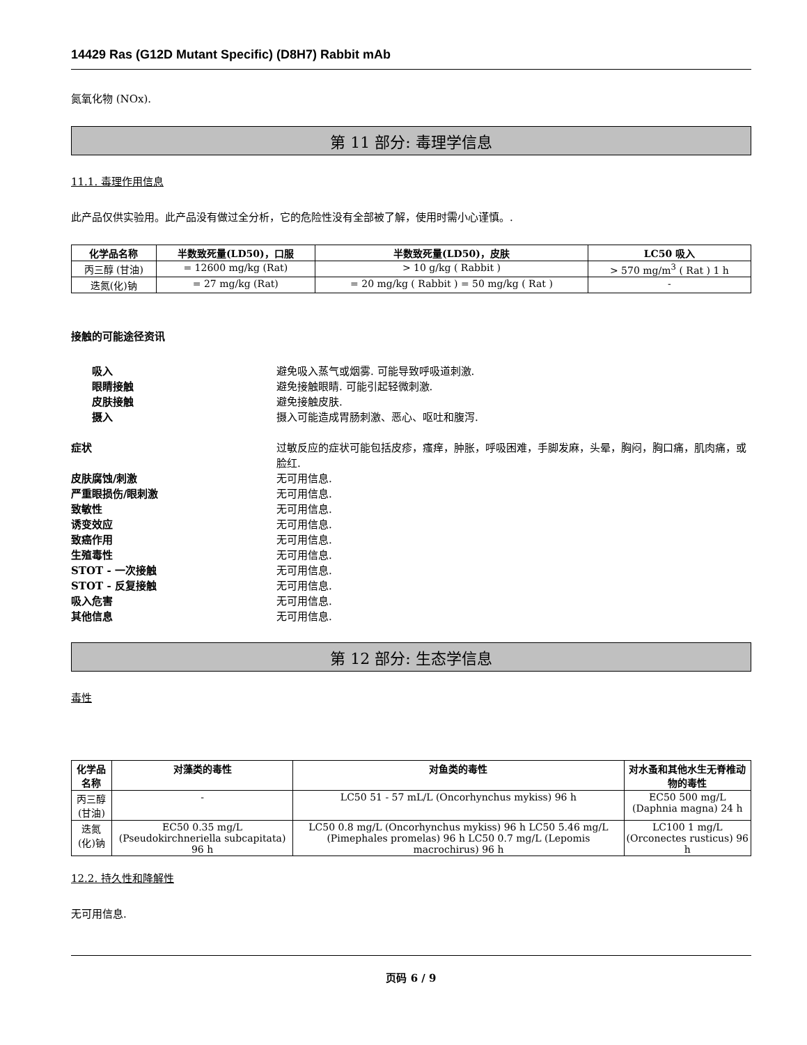14429 Ras (G12D Mutant Specific) (D8H7) Rabbit mAb
氮氧化物 (NOx).
第 11 部分: 毒理学信息
11.1. 毒理作用信息
此产品仅供实验用。此产品没有做过全分析，它的危险性没有全部被了解，使用时需小心谨慎。.
| 化学品名称 | 半数致死量(LD50)，口服 | 半数致死量(LD50)，皮肤 | LC50 吸入 |
| --- | --- | --- | --- |
| 丙三醇 (甘油) | = 12600 mg/kg (Rat) | > 10 g/kg ( Rabbit ) | > 570 mg/m<sup>3</sup> ( Rat ) 1 h |
| 迭氮(化)钠 | = 27 mg/kg (Rat) | = 20 mg/kg ( Rabbit ) = 50 mg/kg ( Rat ) | - |
接触的可能途径资讯
吸入 避免吸入蒸气或烟雾. 可能导致呼吸道刺激.
眼睛接触 避免接触眼睛. 可能引起轻微刺激.
皮肤接触 避免接触皮肤.
摄入 摄入可能造成胃肠刺激、恶心、呕吐和腹泻.
症状 过敏反应的症状可能包括皮疹，瘙痒，肿胀，呼吸困难，手脚发麻，头晕，胸闷，胸口痛，肌肉痛，或脸红.
皮肤腐蚀/刺激 无可用信息.
严重眼损伤/眼刺激 无可用信息.
致敏性 无可用信息.
诱变效应 无可用信息.
致癌作用 无可用信息.
生殖毒性 无可用信息.
STOT - 一次接触 无可用信息.
STOT - 反复接触 无可用信息.
吸入危害 无可用信息.
其他信息 无可用信息.
第 12 部分: 生态学信息
毒性
| 化学品名称 | 对藻类的毒性 | 对鱼类的毒性 | 对水蚤和其他水生无脊椎动物的毒性 |
| --- | --- | --- | --- |
| 丙三醇 (甘油) | - | LC50 51 - 57 mL/L (Oncorhynchus mykiss) 96 h | EC50 500 mg/L (Daphnia magna) 24 h |
| 迭氮(化)钠 | EC50 0.35 mg/L (Pseudokirchneriella subcapitata) 96 h | LC50 0.8 mg/L (Oncorhynchus mykiss) 96 h LC50 5.46 mg/L (Pimephales promelas) 96 h LC50 0.7 mg/L (Lepomis macrochirus) 96 h | LC100 1 mg/L (Orconectes rusticus) 96 h |
12.2. 持久性和降解性
无可用信息.
页码 6 / 9